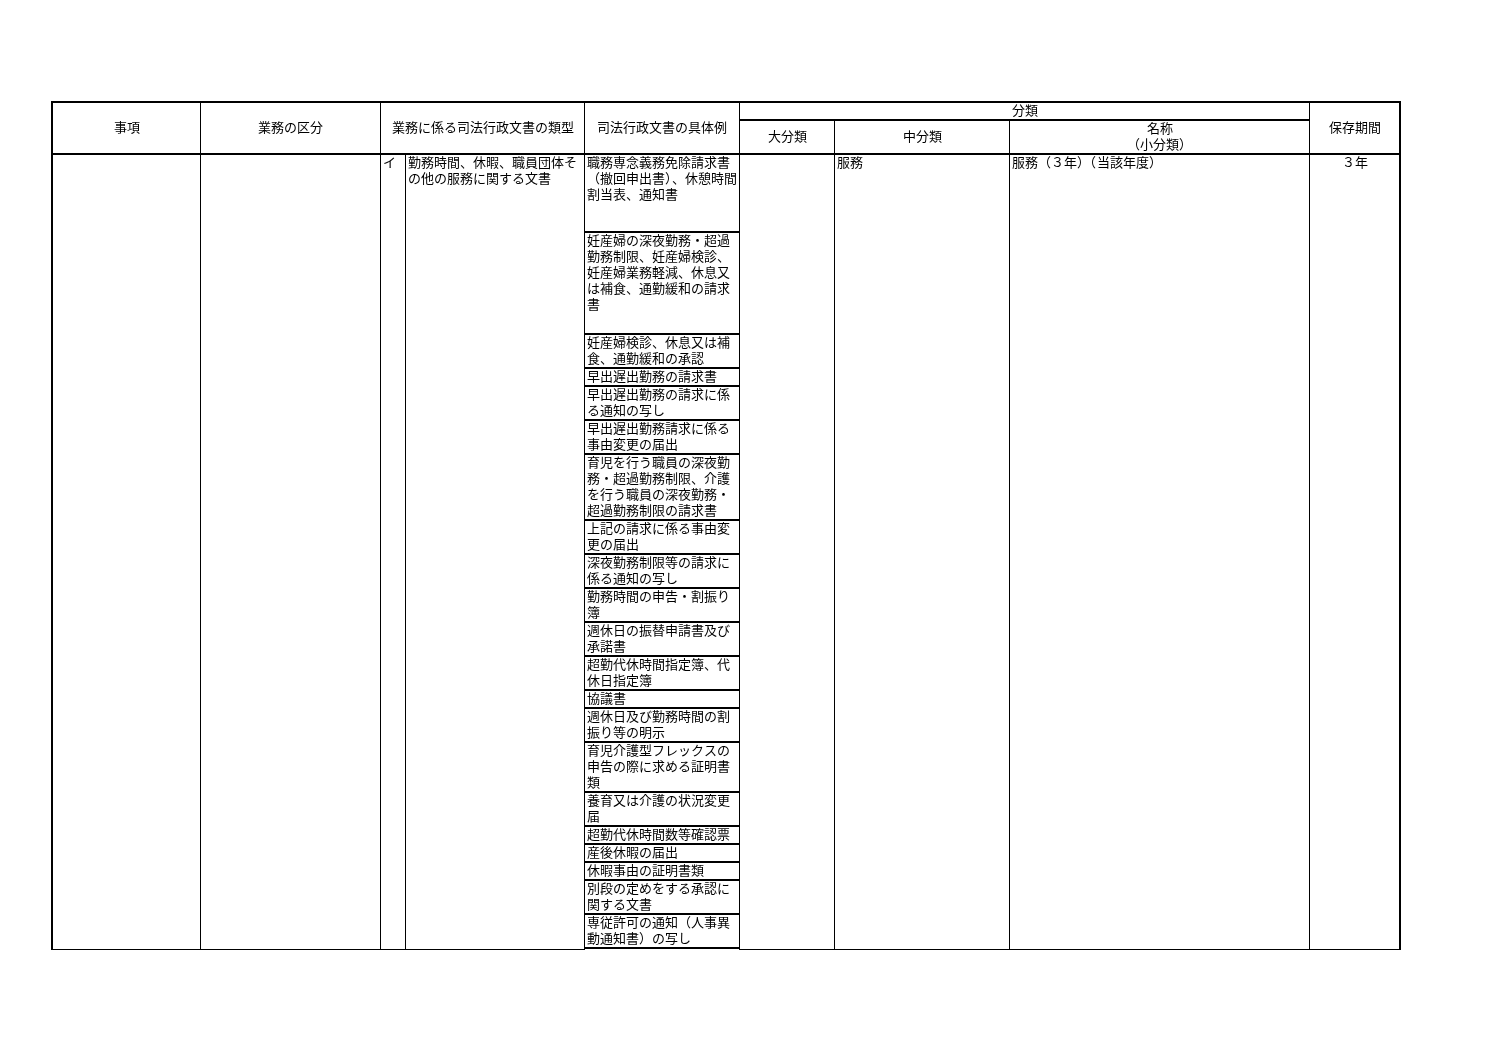| 事項 | 業務の区分 | 業務に係る司法行政文書の類型 | | 司法行政文書の具体例 | 分類 | | | 保存期間 |
| --- | --- | --- | --- | --- | --- | --- | --- | --- |
| | | | | | 大分類 | 中分類 | 名称 （小分類） | |
| | | イ | 勤務時間、休暇、職員団体その他の服務に関する文書 | 職務専念義務免除請求書（撤回申出書）、休憩時間割当表、通知書 | | 服務 | 服務（３年）（当該年度） | ３年 |
| | | | | 妊産婦の深夜勤務・超過勤務制限、妊産婦検診、妊産婦業務軽減、休息又は補食、通勤緩和の請求書 | | | | |
| | | | | 妊産婦検診、休息又は補食、通勤緩和の承認 | | | | |
| | | | | 早出遅出勤務の請求書 | | | | |
| | | | | 早出遅出勤務の請求に係る通知の写し | | | | |
| | | | | 早出遅出勤務請求に係る事由変更の届出 | | | | |
| | | | | 育児を行う職員の深夜勤務・超過勤務制限、介護を行う職員の深夜勤務・超過勤務制限の請求書 | | | | |
| | | | | 上記の請求に係る事由変更の届出 | | | | |
| | | | | 深夜勤務制限等の請求に係る通知の写し | | | | |
| | | | | 勤務時間の申告・割振り簿 | | | | |
| | | | | 週休日の振替申請書及び承諾書 | | | | |
| | | | | 超勤代休時間指定簿、代休日指定簿 | | | | |
| | | | | 協議書 | | | | |
| | | | | 週休日及び勤務時間の割振り等の明示 | | | | |
| | | | | 育児介護型フレックスの申告の際に求める証明書類 | | | | |
| | | | | 養育又は介護の状況変更届 | | | | |
| | | | | 超勤代休時間数等確認票 | | | | |
| | | | | 産後休暇の届出 | | | | |
| | | | | 休暇事由の証明書類 | | | | |
| | | | | 別段の定めをする承認に関する文書 | | | | |
| | | | | 専従許可の通知（人事異動通知書）の写し | | | | |